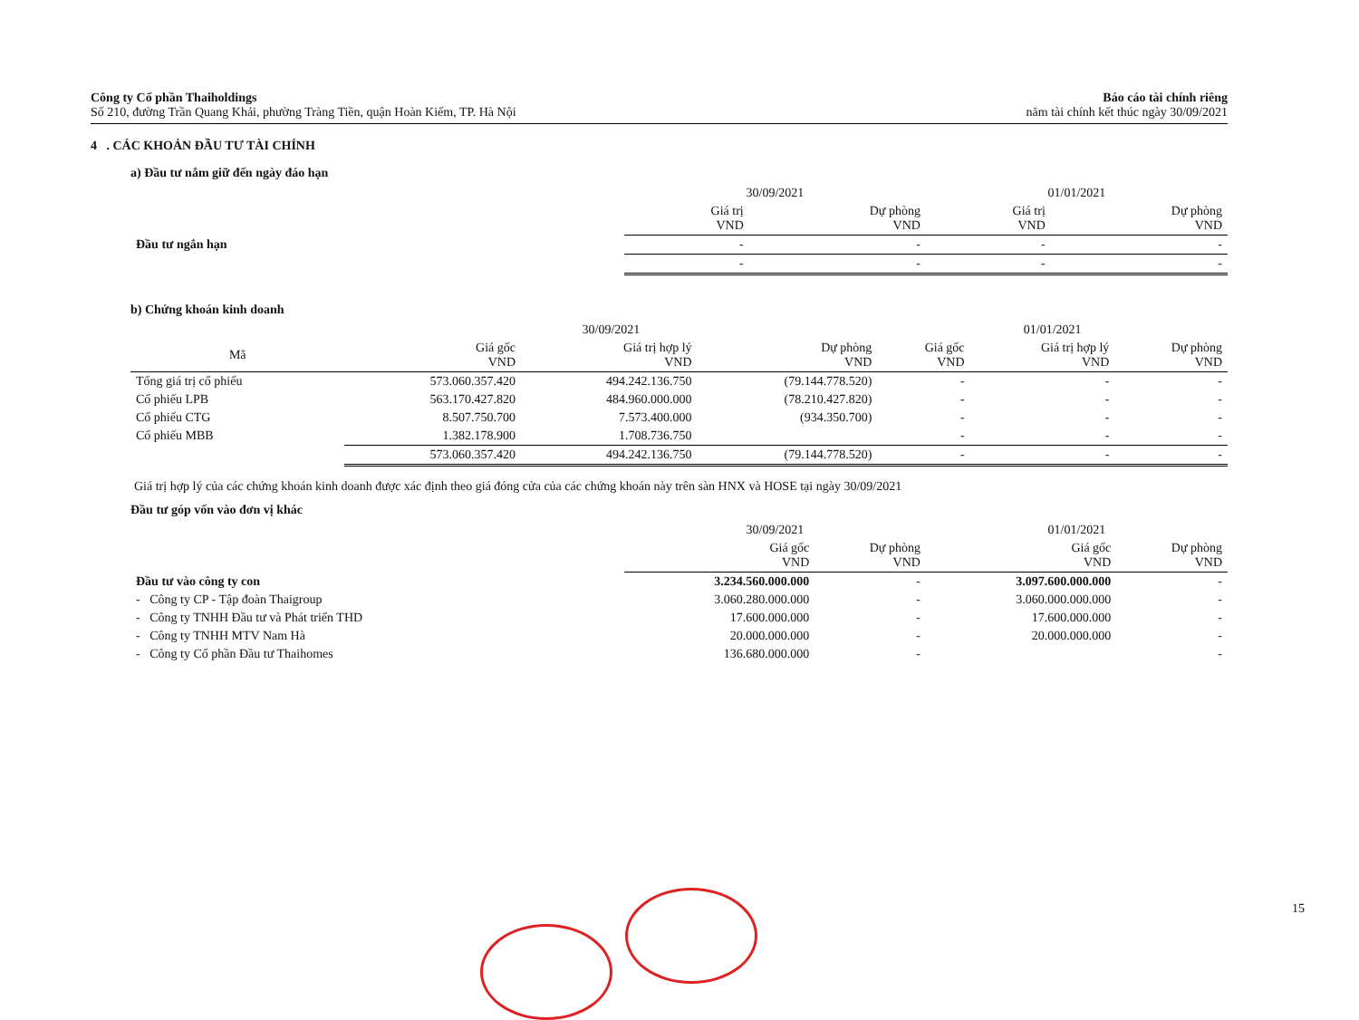Công ty Cổ phần Thaiholdings
Số 210, đường Trần Quang Khải, phường Tràng Tiền, quận Hoàn Kiếm, TP. Hà Nội
Báo cáo tài chính riêng
năm tài chính kết thúc ngày 30/09/2021
4 . CÁC KHOẢN ĐẦU TƯ TÀI CHÍNH
a) Đầu tư nắm giữ đến ngày đáo hạn
| | 30/09/2021 | | 01/01/2021 | |
| --- | --- | --- | --- | --- |
| | Giá trị VND | Dự phòng VND | Giá trị VND | Dự phòng VND |
| Đầu tư ngắn hạn | - | - | - | - |
| | - | - | - | - |
b) Chứng khoán kinh doanh
| | 30/09/2021 | | | 01/01/2021 | | |
| --- | --- | --- | --- | --- | --- | --- |
| Mã | Giá gốc VND | Giá trị hợp lý VND | Dự phòng VND | Giá gốc VND | Giá trị hợp lý VND | Dự phòng VND |
| Tổng giá trị cổ phiếu | 573.060.357.420 | 494.242.136.750 | (79.144.778.520) | - | - | - |
| Cổ phiếu LPB | 563.170.427.820 | 484.960.000.000 | (78.210.427.820) | - | - | - |
| Cổ phiếu CTG | 8.507.750.700 | 7.573.400.000 | (934.350.700) | - | - | - |
| Cổ phiếu MBB | 1.382.178.900 | 1.708.736.750 | | - | - | - |
| | 573.060.357.420 | 494.242.136.750 | (79.144.778.520) | - | - | - |
Giá trị hợp lý của các chứng khoán kinh doanh được xác định theo giá đóng cửa của các chứng khoán này trên sàn HNX và HOSE tại ngày 30/09/2021
Đầu tư góp vốn vào đơn vị khác
| | 30/09/2021 | | 01/01/2021 | |
| --- | --- | --- | --- | --- |
| | Giá gốc VND | Dự phòng VND | Giá gốc VND | Dự phòng VND |
| Đầu tư vào công ty con | 3.234.560.000.000 | - | 3.097.600.000.000 | - |
| - Công ty CP - Tập đoàn Thaigroup | 3.060.280.000.000 | - | 3.060.000.000.000 | - |
| - Công ty TNHH Đầu tư và Phát triển THD | 17.600.000.000 | - | 17.600.000.000 | - |
| - Công ty TNHH MTV Nam Hà | 20.000.000.000 | - | 20.000.000.000 | - |
| - Công ty Cổ phần Đầu tư Thaihomes | 136.680.000.000 | - | | - |
15